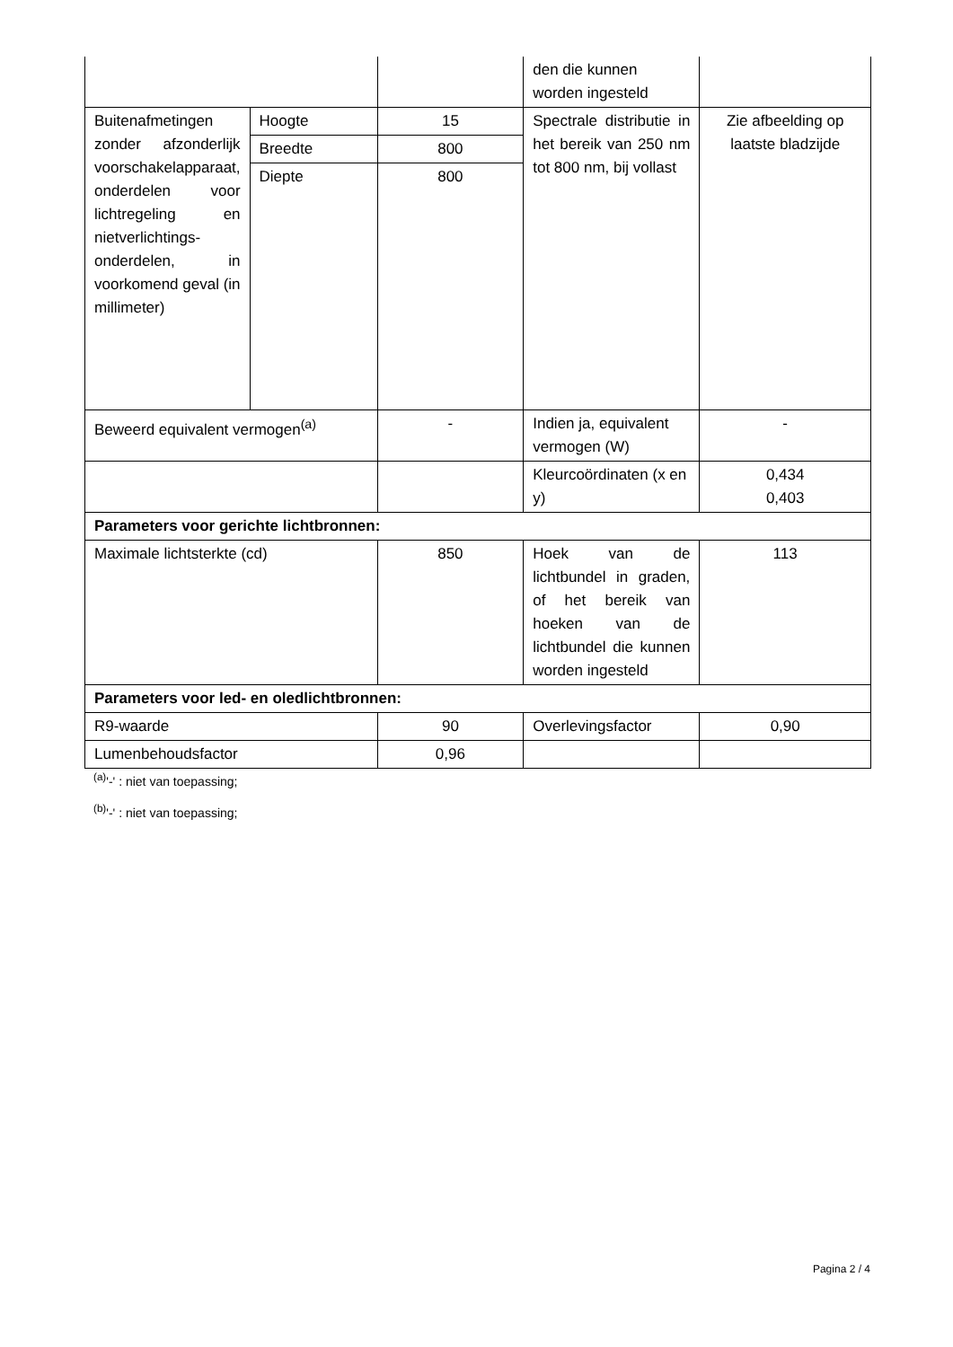| | | | den die kunnen worden ingesteld | |
| Buitenafmetingen zonder afzonderlijk voorschakelapparaat, onderdelen voor lichtregeling en nietverlichtings-onderdelen, in voorkomend geval (in millimeter) | Hoogte | 15 | Spectrale distributie in het bereik van 250 nm tot 800 nm, bij vollast | Zie afbeelding op laatste bladzijde |
| | Breedte | 800 | | |
| | Diepte | 800 | | |
| Beweerd equivalent vermogen<sup>(a)</sup> | | - | Indien ja, equivalent vermogen (W) | - |
| | | | Kleurcoördinaten (x en y) | 0,434 0,403 |
| Parameters voor gerichte lichtbronnen: | | | | |
| Maximale lichtsterkte (cd) | | 850 | Hoek van de lichtbundel in graden, of het bereik van hoeken van de lichtbundel die kunnen worden ingesteld | 113 |
| Parameters voor led- en oledlichtbronnen: | | | | |
| R9-waarde | | 90 | Overlevingsfactor | 0,90 |
| Lumenbehoudsfactor | | 0,96 | | |
<sup>(a)</sup> '-' : niet van toepassing;
<sup>(b)</sup> '-' : niet van toepassing;
Pagina 2 / 4